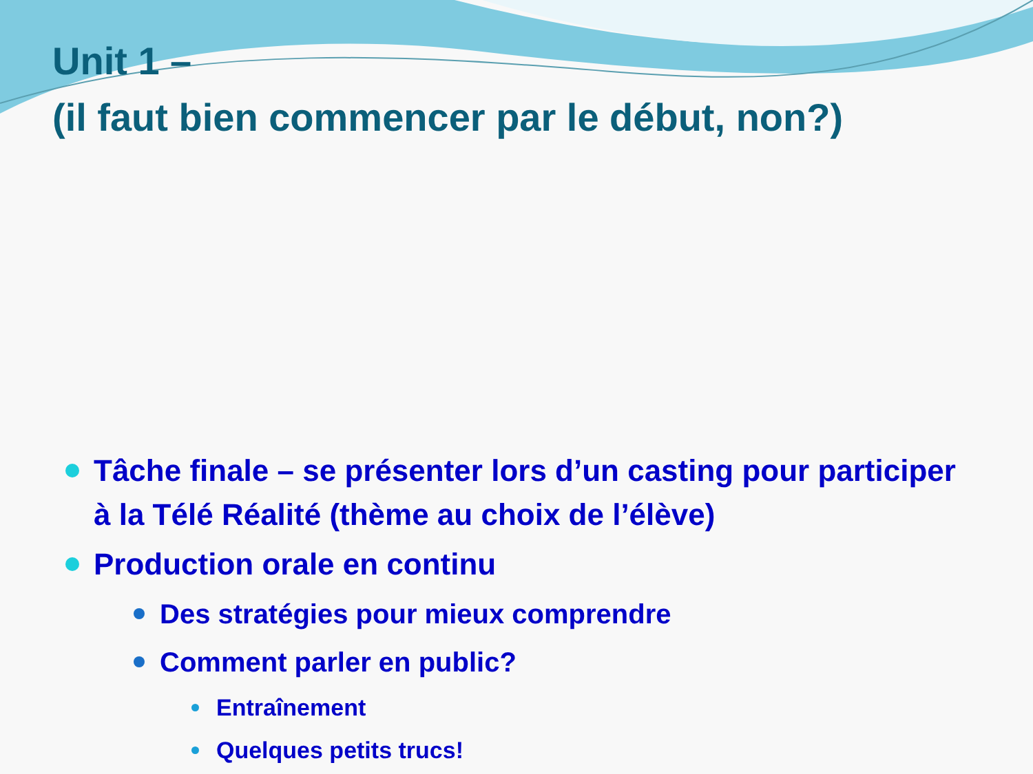Unit 1 –
(il faut bien commencer par le début, non?)
Tâche finale – se présenter lors d’un casting pour participer à la Télé Réalité (thème au choix de l’élève)
Production orale en continu
Des stratégies pour mieux comprendre
Comment parler en public?
Entraînement
Quelques petits trucs!